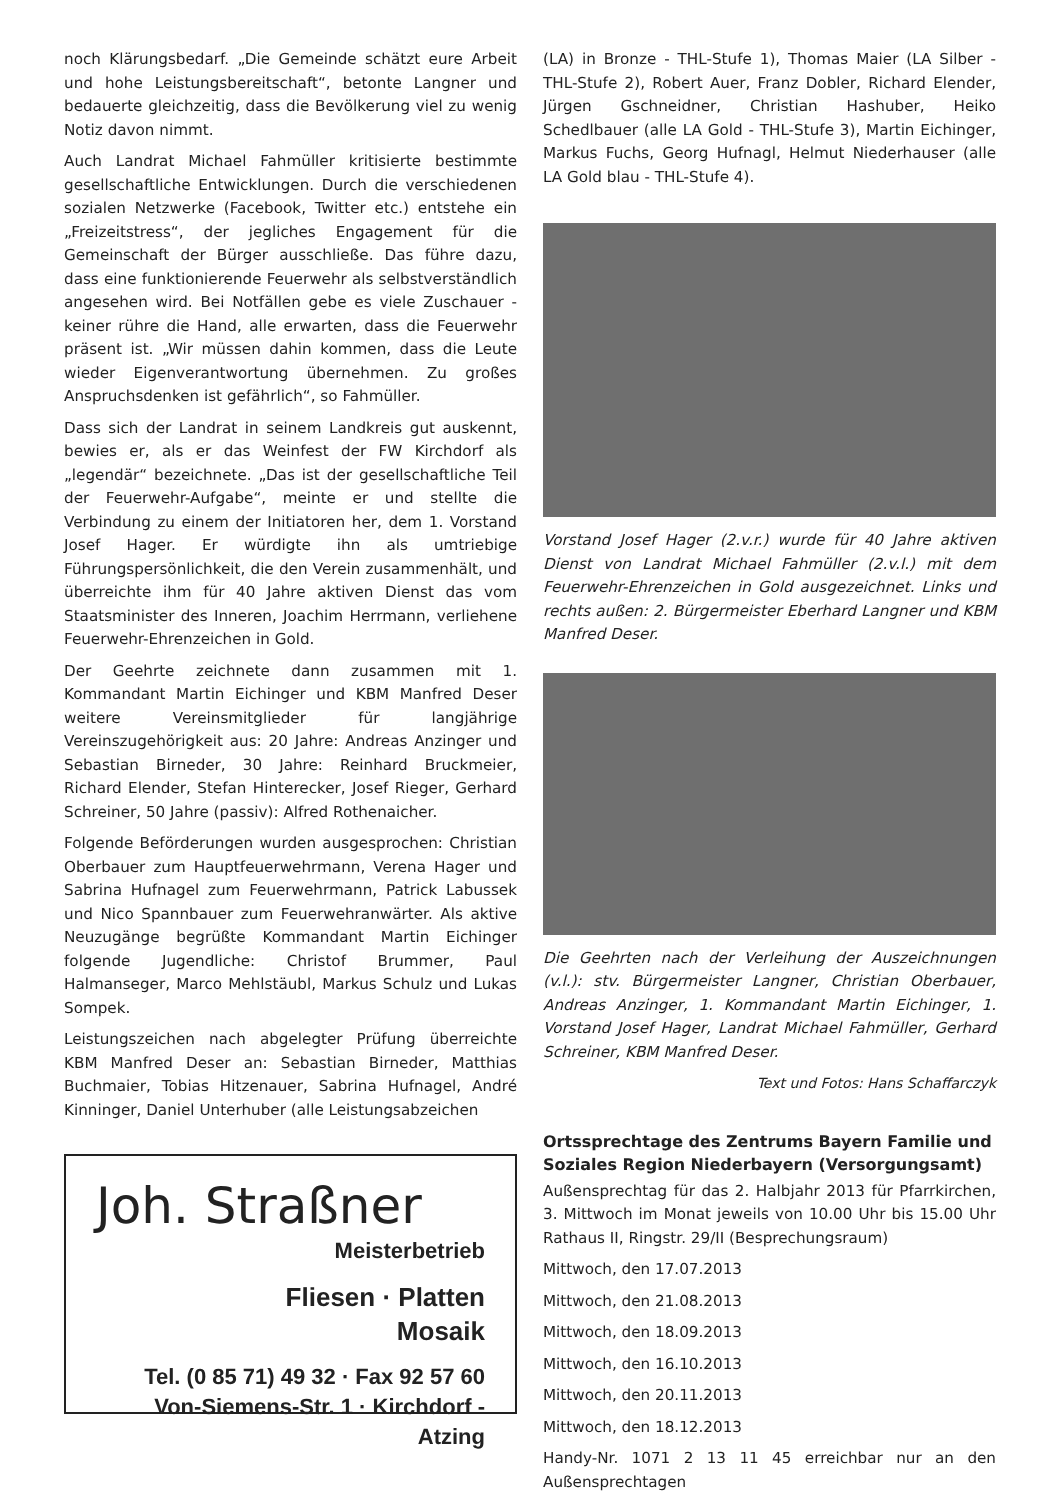noch Klärungsbedarf. „Die Gemeinde schätzt eure Arbeit und hohe Leistungsbereitschaft“, betonte Langner und bedauerte gleichzeitig, dass die Bevölkerung viel zu wenig Notiz davon nimmt.
Auch Landrat Michael Fahmüller kritisierte bestimmte gesellschaftliche Entwicklungen. Durch die verschiedenen sozialen Netzwerke (Facebook, Twitter etc.) entstehe ein „Freizeitstress“, der jegliches Engagement für die Gemeinschaft der Bürger ausschließe. Das führe dazu, dass eine funktionierende Feuerwehr als selbstverständlich angesehen wird. Bei Notfällen gebe es viele Zuschauer - keiner rühre die Hand, alle erwarten, dass die Feuerwehr präsent ist. „Wir müssen dahin kommen, dass die Leute wieder Eigenverantwortung übernehmen. Zu großes Anspruchsdenken ist gefährlich“, so Fahmüller.
Dass sich der Landrat in seinem Landkreis gut auskennt, bewies er, als er das Weinfest der FW Kirchdorf als „legendär“ bezeichnete. „Das ist der gesellschaftliche Teil der Feuerwehr-Aufgabe“, meinte er und stellte die Verbindung zu einem der Initiatoren her, dem 1. Vorstand Josef Hager. Er würdigte ihn als umtriebige Führungspersönlichkeit, die den Verein zusammenhält, und überreichte ihm für 40 Jahre aktiven Dienst das vom Staatsminister des Inneren, Joachim Herrmann, verliehene Feuerwehr-Ehrenzeichen in Gold.
Der Geehrte zeichnete dann zusammen mit 1. Kommandant Martin Eichinger und KBM Manfred Deser weitere Vereinsmitglieder für langjährige Vereinszugehörigkeit aus: 20 Jahre: Andreas Anzinger und Sebastian Birneder, 30 Jahre: Reinhard Bruckmeier, Richard Elender, Stefan Hinterecker, Josef Rieger, Gerhard Schreiner, 50 Jahre (passiv): Alfred Rothenaicher.
Folgende Beförderungen wurden ausgesprochen: Christian Oberbauer zum Hauptfeuerwehrmann, Verena Hager und Sabrina Hufnagel zum Feuerwehrmann, Patrick Labussek und Nico Spannbauer zum Feuerwehranwärter. Als aktive Neuzugänge begrüßte Kommandant Martin Eichinger folgende Jugendliche: Christof Brummer, Paul Halmanseger, Marco Mehlstäubl, Markus Schulz und Lukas Sompek.
Leistungszeichen nach abgelegter Prüfung überreichte KBM Manfred Deser an: Sebastian Birneder, Matthias Buchmaier, Tobias Hitzenauer, Sabrina Hufnagel, André Kinninger, Daniel Unterhuber (alle Leistungsabzeichen
Joh. Straßner
Meisterbetrieb
Fliesen · Platten
Mosaik
Tel. (0 85 71) 49 32 · Fax 92 57 60
Von-Siemens-Str. 1 · Kirchdorf - Atzing
(LA) in Bronze - THL-Stufe 1), Thomas Maier (LA Silber - THL-Stufe 2), Robert Auer, Franz Dobler, Richard Elender, Jürgen Gschneidner, Christian Hashuber, Heiko Schedlbauer (alle LA Gold - THL-Stufe 3), Martin Eichinger, Markus Fuchs, Georg Hufnagl, Helmut Niederhauser (alle LA Gold blau - THL-Stufe 4).
Vorstand Josef Hager (2.v.r.) wurde für 40 Jahre aktiven Dienst von Landrat Michael Fahmüller (2.v.l.) mit dem Feuerwehr-Ehrenzeichen in Gold ausgezeichnet. Links und rechts außen: 2. Bürgermeister Eberhard Langner und KBM Manfred Deser.
Die Geehrten nach der Verleihung der Auszeichnungen (v.l.): stv. Bürgermeister Langner, Christian Oberbauer, Andreas Anzinger, 1. Kommandant Martin Eichinger, 1. Vorstand Josef Hager, Landrat Michael Fahmüller, Gerhard Schreiner, KBM Manfred Deser.
Text und Fotos: Hans Schaffarczyk
Ortssprechtage des Zentrums Bayern Familie und Soziales Region Niederbayern (Versorgungsamt)
Außensprechtag für das 2. Halbjahr 2013 für Pfarrkirchen, 3. Mittwoch im Monat jeweils von 10.00 Uhr bis 15.00 Uhr Rathaus II, Ringstr. 29/II (Besprechungsraum)
Mittwoch, den 17.07.2013
Mittwoch, den 21.08.2013
Mittwoch, den 18.09.2013
Mittwoch, den 16.10.2013
Mittwoch, den 20.11.2013
Mittwoch, den 18.12.2013
Handy-Nr. 1071 2 13 11 45 erreichbar nur an den Außensprechtagen